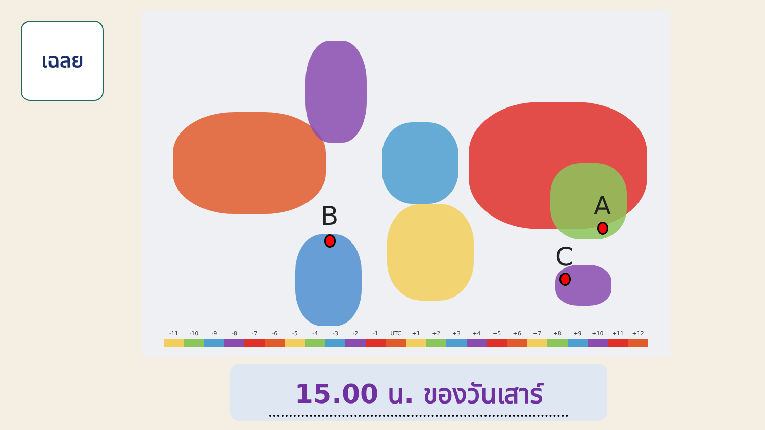เฉลย
B A
C
-11 -10 -9 -8 -7 -6 -5 -4 -3 -2 -1 UTC +1 +2 +3 +4 +5 +6 +7 +8 +9 +10 +11 +12
15.00 น. ของวันเสาร์